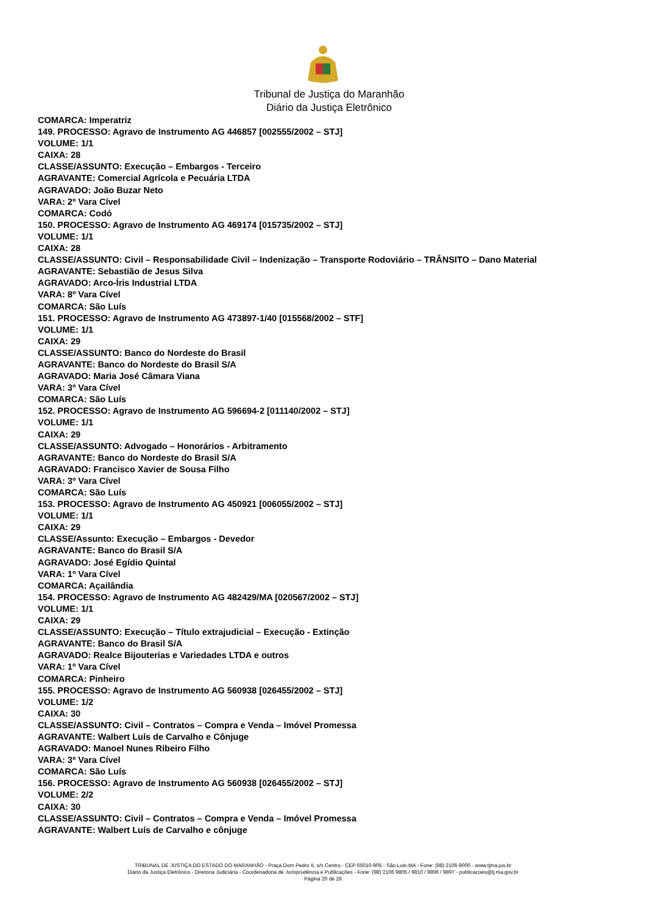Tribunal de Justiça do Maranhão
Diário da Justiça Eletrônico
COMARCA: Imperatriz
149. PROCESSO: Agravo de Instrumento AG 446857 [002555/2002 – STJ]
VOLUME: 1/1
CAIXA: 28
CLASSE/ASSUNTO: Execução – Embargos - Terceiro
AGRAVANTE: Comercial Agrícola e Pecuária LTDA
AGRAVADO: João Buzar Neto
VARA: 2º Vara Cível
COMARCA: Codó
150. PROCESSO: Agravo de Instrumento AG 469174 [015735/2002 – STJ]
VOLUME: 1/1
CAIXA: 28
CLASSE/ASSUNTO: Civil – Responsabilidade Civil – Indenização – Transporte Rodoviário – TRÂNSITO – Dano Material
AGRAVANTE: Sebastião de Jesus Silva
AGRAVADO: Arco-Íris Industrial LTDA
VARA: 8º Vara Cível
COMARCA: São Luís
151. PROCESSO: Agravo de Instrumento AG 473897-1/40 [015568/2002 – STF]
VOLUME: 1/1
CAIXA: 29
CLASSE/ASSUNTO: Banco do Nordeste do Brasil
AGRAVANTE: Banco do Nordeste do Brasil S/A
AGRAVADO: Maria José Câmara Viana
VARA: 3º Vara Cível
COMARCA: São Luís
152. PROCESSO: Agravo de Instrumento AG 596694-2 [011140/2002 – STJ]
VOLUME: 1/1
CAIXA: 29
CLASSE/ASSUNTO: Advogado – Honorários - Arbitramento
AGRAVANTE: Banco do Nordeste do Brasil S/A
AGRAVADO: Francisco Xavier de Sousa Filho
VARA: 3º Vara Cível
COMARCA: São Luís
153. PROCESSO: Agravo de Instrumento AG 450921 [006055/2002 – STJ]
VOLUME: 1/1
CAIXA: 29
CLASSE/Assunto: Execução – Embargos - Devedor
AGRAVANTE: Banco do Brasil S/A
AGRAVADO: José Egídio Quintal
VARA: 1º Vara Cível
COMARCA: Açailândia
154. PROCESSO: Agravo de Instrumento AG 482429/MA [020567/2002 – STJ]
VOLUME: 1/1
CAIXA: 29
CLASSE/ASSUNTO: Execução – Título extrajudicial – Execução - Extinção
AGRAVANTE: Banco do Brasil S/A
AGRAVADO: Realce Bijouterias e Variedades LTDA e outros
VARA: 1º Vara Cível
COMARCA: Pinheiro
155. PROCESSO: Agravo de Instrumento AG 560938 [026455/2002 – STJ]
VOLUME: 1/2
CAIXA: 30
CLASSE/ASSUNTO: Civil – Contratos – Compra e Venda – Imóvel Promessa
AGRAVANTE: Walbert Luís de Carvalho e Cônjuge
AGRAVADO: Manoel Nunes Ribeiro Filho
VARA: 3º Vara Cível
COMARCA: São Luís
156. PROCESSO: Agravo de Instrumento AG 560938 [026455/2002 – STJ]
VOLUME: 2/2
CAIXA: 30
CLASSE/ASSUNTO: Civil – Contratos – Compra e Venda – Imóvel Promessa
AGRAVANTE: Walbert Luís de Carvalho e cônjuge
TRIBUNAL DE JUSTIÇA DO ESTADO DO MARANHÃO - Praça Dom Pedro II, s/n Centro - CEP 65010-905 - São Luis-MA - Fone: (98) 2106-9000 - www.tjma.jus.br
Diário da Justiça Eletrônico - Diretoria Judiciária - Coordenadoria de Jurisprudência e Publicações - Fone: (98) 2106 9805 / 9810 / 9896 / 9897 - publicacoes@tj.ma.gov.br
Página 20 de 26